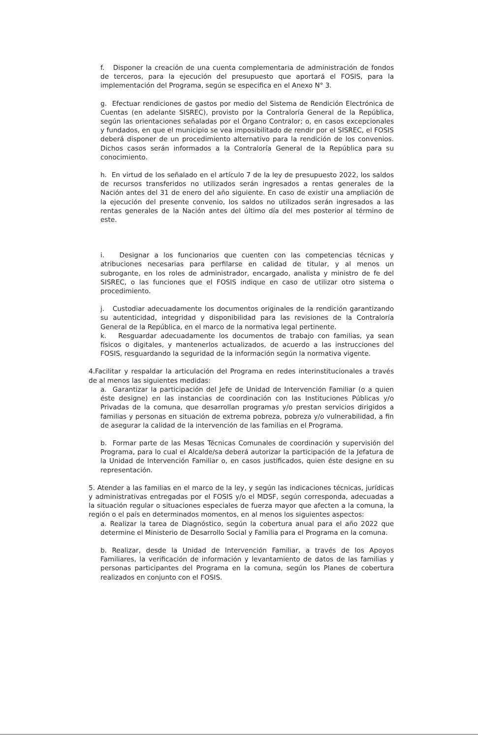f. Disponer la creación de una cuenta complementaria de administración de fondos de terceros, para la ejecución del presupuesto que aportará el FOSIS, para la implementación del Programa, según se especifica en el Anexo N° 3.
g. Efectuar rendiciones de gastos por medio del Sistema de Rendición Electrónica de Cuentas (en adelante SISREC), provisto por la Contraloría General de la República, según las orientaciones señaladas por el Órgano Contralor; o, en casos excepcionales y fundados, en que el municipio se vea imposibilitado de rendir por el SISREC, el FOSIS deberá disponer de un procedimiento alternativo para la rendición de los convenios. Dichos casos serán informados a la Contraloría General de la República para su conocimiento.
h. En virtud de los señalado en el artículo 7 de la ley de presupuesto 2022, los saldos de recursos transferidos no utilizados serán ingresados a rentas generales de la Nación antes del 31 de enero del año siguiente. En caso de existir una ampliación de la ejecución del presente convenio, los saldos no utilizados serán ingresados a las rentas generales de la Nación antes del último día del mes posterior al término de este.
i. Designar a los funcionarios que cuenten con las competencias técnicas y atribuciones necesarias para perfilarse en calidad de titular, y al menos un subrogante, en los roles de administrador, encargado, analista y ministro de fe del SISREC, o las funciones que el FOSIS indique en caso de utilizar otro sistema o procedimiento.
j. Custodiar adecuadamente los documentos originales de la rendición garantizando su autenticidad, integridad y disponibilidad para las revisiones de la Contraloría General de la República, en el marco de la normativa legal pertinente.
k. Resguardar adecuadamente los documentos de trabajo con familias, ya sean físicos o digitales, y mantenerlos actualizados, de acuerdo a las instrucciones del FOSIS, resguardando la seguridad de la información según la normativa vigente.
4.Facilitar y respaldar la articulación del Programa en redes interinstitucionales a través de al menos las siguientes medidas:
a. Garantizar la participación del Jefe de Unidad de Intervención Familiar (o a quien éste designe) en las instancias de coordinación con las Instituciones Públicas y/o Privadas de la comuna, que desarrollan programas y/o prestan servicios dirigidos a familias y personas en situación de extrema pobreza, pobreza y/o vulnerabilidad, a fin de asegurar la calidad de la intervención de las familias en el Programa.
b. Formar parte de las Mesas Técnicas Comunales de coordinación y supervisión del Programa, para lo cual el Alcalde/sa deberá autorizar la participación de la Jefatura de la Unidad de Intervención Familiar o, en casos justificados, quien éste designe en su representación.
5. Atender a las familias en el marco de la ley, y según las indicaciones técnicas, jurídicas y administrativas entregadas por el FOSIS y/o el MDSF, según corresponda, adecuadas a la situación regular o situaciones especiales de fuerza mayor que afecten a la comuna, la región o el país en determinados momentos, en al menos los siguientes aspectos:
a. Realizar la tarea de Diagnóstico, según la cobertura anual para el año 2022 que determine el Ministerio de Desarrollo Social y Familia para el Programa en la comuna.
b. Realizar, desde la Unidad de Intervención Familiar, a través de los Apoyos Familiares, la verificación de información y levantamiento de datos de las familias y personas participantes del Programa en la comuna, según los Planes de cobertura realizados en conjunto con el FOSIS.